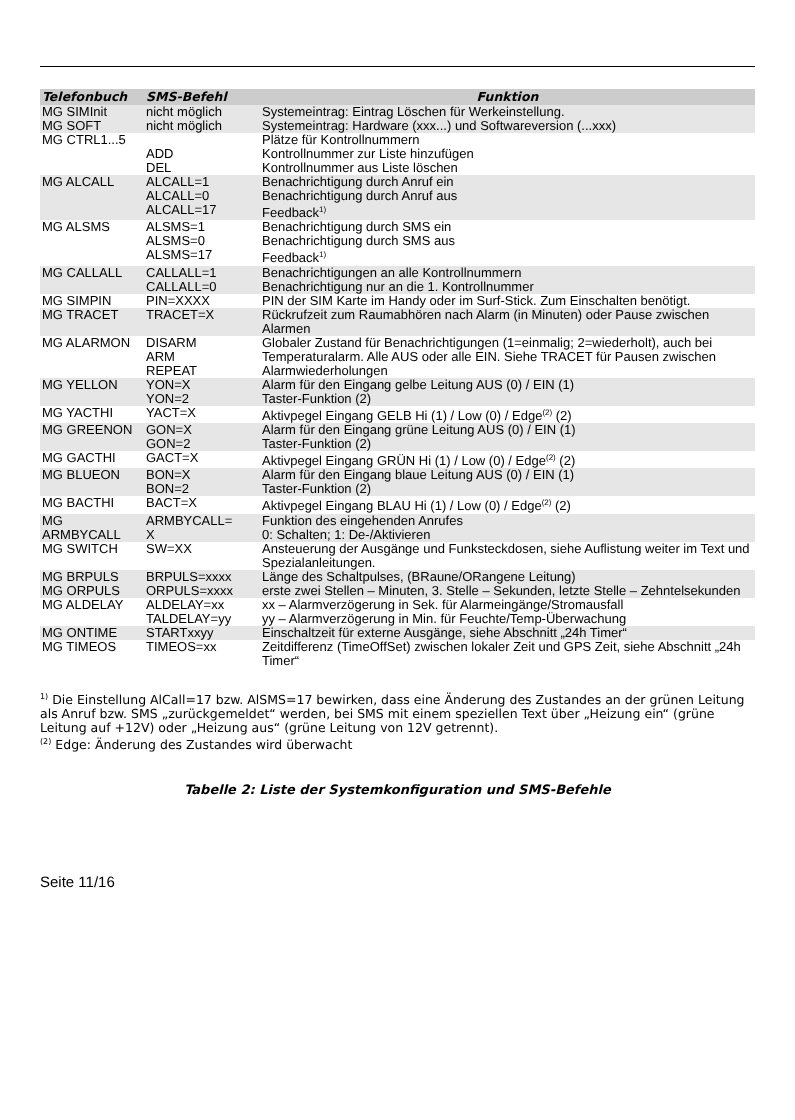| Telefonbuch | SMS-Befehl | Funktion |
| --- | --- | --- |
| MG SIMInit | nicht möglich | Systemeintrag: Eintrag Löschen für Werkeinstellung. |
| MG SOFT | nicht möglich | Systemeintrag: Hardware (xxx...) und Softwareversion (...xxx) |
| MG CTRL1...5 | ADD DEL | Plätze für Kontrollnummern Kontrollnummer zur Liste hinzufügen Kontrollnummer aus Liste löschen |
| MG ALCALL | ALCALL=1 ALCALL=0 ALCALL=17 | Benachrichtigung durch Anruf ein Benachrichtigung durch Anruf aus Feedback<sup>1)</sup> |
| MG ALSMS | ALSMS=1 ALSMS=0 ALSMS=17 | Benachrichtigung durch SMS ein Benachrichtigung durch SMS aus Feedback<sup>1)</sup> |
| MG CALLALL | CALLALL=1 CALLALL=0 | Benachrichtigungen an alle Kontrollnummern Benachrichtigung nur an die 1. Kontrollnummer |
| MG SIMPIN | PIN=XXXX | PIN der SIM Karte im Handy oder im Surf-Stick. Zum Einschalten benötigt. |
| MG TRACET | TRACET=X | Rückrufzeit zum Raumabhören nach Alarm (in Minuten) oder Pause zwischen Alarmen |
| MG ALARMON | DISARM ARM REPEAT | Globaler Zustand für Benachrichtigungen (1=einmalig; 2=wiederholt), auch bei Temperaturalarm. Alle AUS oder alle EIN. Siehe TRACET für Pausen zwischen Alarmwiederholungen |
| MG YELLON | YON=X YON=2 | Alarm für den Eingang gelbe Leitung AUS (0) / EIN (1) Taster-Funktion (2) |
| MG YACTHI | YACT=X | Aktivpegel Eingang GELB Hi (1) / Low (0) / Edge<sup>(2)</sup> (2) |
| MG GREENON | GON=X GON=2 | Alarm für den Eingang grüne Leitung AUS (0) / EIN (1) Taster-Funktion (2) |
| MG GACTHI | GACT=X | Aktivpegel Eingang GRÜN Hi (1) / Low (0) / Edge<sup>(2)</sup> (2) |
| MG BLUEON | BON=X BON=2 | Alarm für den Eingang blaue Leitung AUS (0) / EIN (1) Taster-Funktion (2) |
| MG BACTHI | BACT=X | Aktivpegel Eingang BLAU Hi (1) / Low (0) / Edge<sup>(2)</sup> (2) |
| MG ARMBYCALL | ARMBYCALL= X | Funktion des eingehenden Anrufes 0: Schalten; 1: De-/Aktivieren |
| MG SWITCH | SW=XX | Ansteuerung der Ausgänge und Funksteckdosen, siehe Auflistung weiter im Text und Spezialanleitungen. |
| MG BRPULS MG ORPULS | BRPULS=xxxx ORPULS=xxxx | Länge des Schaltpulses, (BRaune/ORangene Leitung) erste zwei Stellen – Minuten, 3. Stelle – Sekunden, letzte Stelle – Zehntelsekunden |
| MG ALDELAY | ALDELAY=xx TALDELAY=yy | xx – Alarmverzögerung in Sek. für Alarmeingänge/Stromausfall yy – Alarmverzögerung in Min. für Feuchte/Temp-Überwachung |
| MG ONTIME | STARTxxyy | Einschaltzeit für externe Ausgänge, siehe Abschnitt „24h Timer“ |
| MG TIMEOS | TIMEOS=xx | Zeitdifferenz (TimeOffSet) zwischen lokaler Zeit und GPS Zeit, siehe Abschnitt „24h Timer“ |
<sup>1)</sup> Die Einstellung AlCall=17 bzw. AlSMS=17 bewirken, dass eine Änderung des Zustandes an der grünen Leitung als Anruf bzw. SMS „zurückgemeldet“ werden, bei SMS mit einem speziellen Text über „Heizung ein“ (grüne Leitung auf +12V) oder „Heizung aus“ (grüne Leitung von 12V getrennt).
<sup>(2)</sup> Edge: Änderung des Zustandes wird überwacht
Tabelle 2: Liste der Systemkonfiguration und SMS-Befehle
Seite 11/16